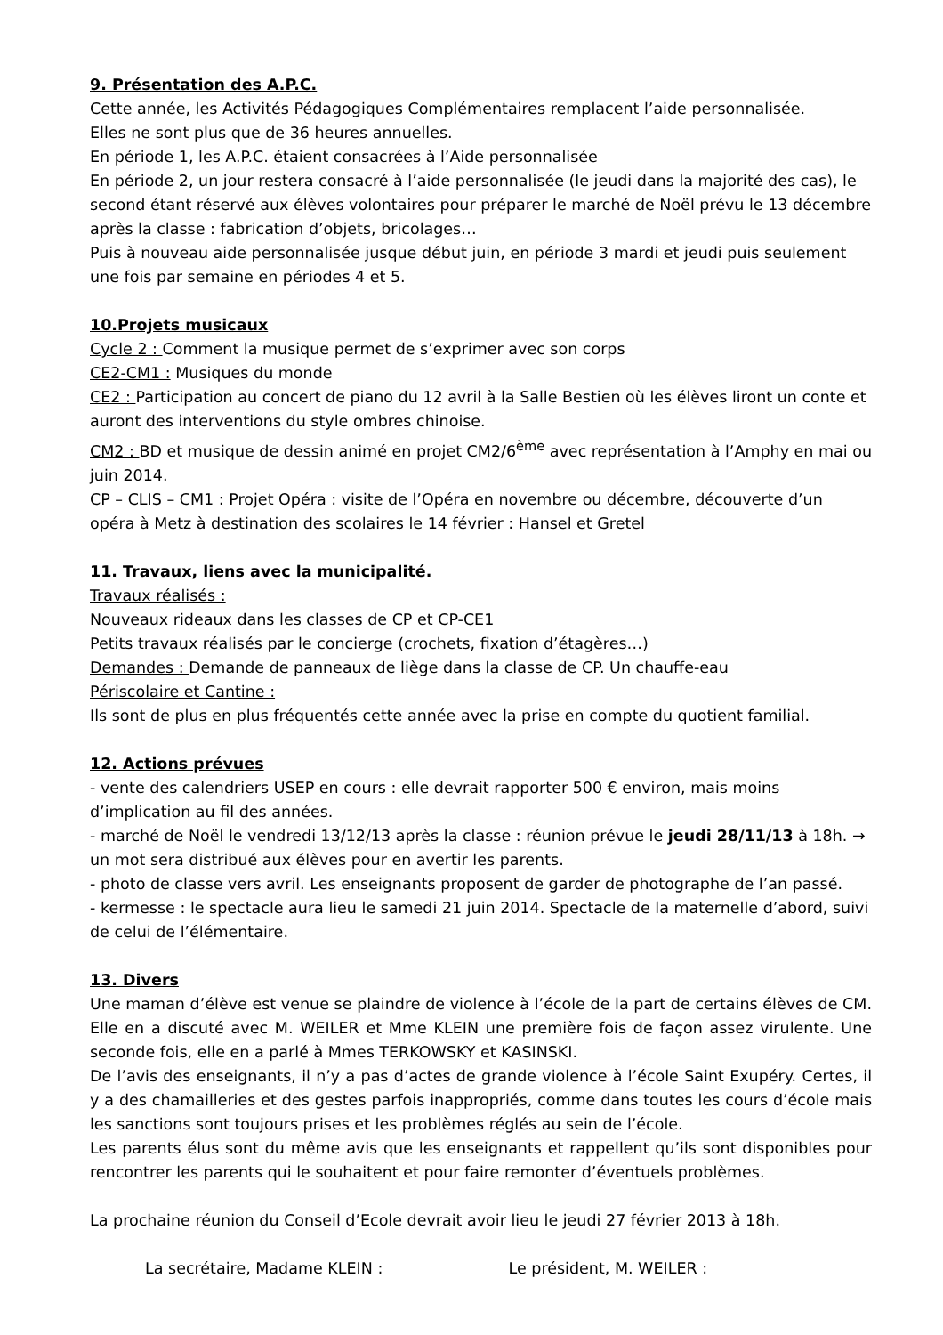9. Présentation des A.P.C.
Cette année, les Activités Pédagogiques Complémentaires remplacent l’aide personnalisée.
Elles ne sont plus que de 36 heures annuelles.
En période 1, les A.P.C. étaient consacrées à l’Aide personnalisée
En période 2, un jour restera consacré à l’aide personnalisée (le jeudi dans la majorité des cas), le second étant réservé aux élèves volontaires pour préparer le marché de Noël prévu le 13 décembre après la classe : fabrication d’objets, bricolages…
Puis à nouveau aide personnalisée jusque début juin, en période 3 mardi et jeudi puis seulement une fois par semaine en périodes 4 et 5.
10.Projets musicaux
Cycle 2 : Comment la musique permet de s’exprimer avec son corps
CE2-CM1 : Musiques du monde
CE2 : Participation au concert de piano du 12 avril à la Salle Bestien où les élèves liront un conte et auront des interventions du style ombres chinoise.
CM2 : BD et musique de dessin animé en projet CM2/6<sup>ème</sup> avec représentation à l’Amphy en mai ou juin 2014.
CP – CLIS – CM1 : Projet Opéra : visite de l’Opéra en novembre ou décembre, découverte d’un opéra à Metz à destination des scolaires le 14 février : Hansel et Gretel
11. Travaux, liens avec la municipalité.
Travaux réalisés :
Nouveaux rideaux dans les classes de CP et CP-CE1
Petits travaux réalisés par le concierge (crochets, fixation d’étagères…)
Demandes : Demande de panneaux de liège dans la classe de CP. Un chauffe-eau
Périscolaire et Cantine :
Ils sont de plus en plus fréquentés cette année avec la prise en compte du quotient familial.
12. Actions prévues
- vente des calendriers USEP en cours : elle devrait rapporter 500 € environ, mais moins d’implication au fil des années.
- marché de Noël le vendredi 13/12/13 après la classe : réunion prévue le jeudi 28/11/13 à 18h. → un mot sera distribué aux élèves pour en avertir les parents.
- photo de classe vers avril. Les enseignants proposent de garder de photographe de l’an passé.
- kermesse : le spectacle aura lieu le samedi 21 juin 2014. Spectacle de la maternelle d’abord, suivi de celui de l’élémentaire.
13. Divers
Une maman d’élève est venue se plaindre de violence à l’école de la part de certains élèves de CM. Elle en a discuté avec M. WEILER et Mme KLEIN une première fois de façon assez virulente. Une seconde fois, elle en a parlé à Mmes TERKOWSKY et KASINSKI.
De l’avis des enseignants, il n’y a pas d’actes de grande violence à l’école Saint Exupéry. Certes, il y a des chamailleries et des gestes parfois inappropriés, comme dans toutes les cours d’école mais les sanctions sont toujours prises et les problèmes réglés au sein de l’école.
Les parents élus sont du même avis que les enseignants et rappellent qu’ils sont disponibles pour rencontrer les parents qui le souhaitent et pour faire remonter d’éventuels problèmes.
La prochaine réunion du Conseil d’Ecole devrait avoir lieu le jeudi 27 février 2013 à 18h.
La secrétaire, Madame KLEIN : Le président, M. WEILER :